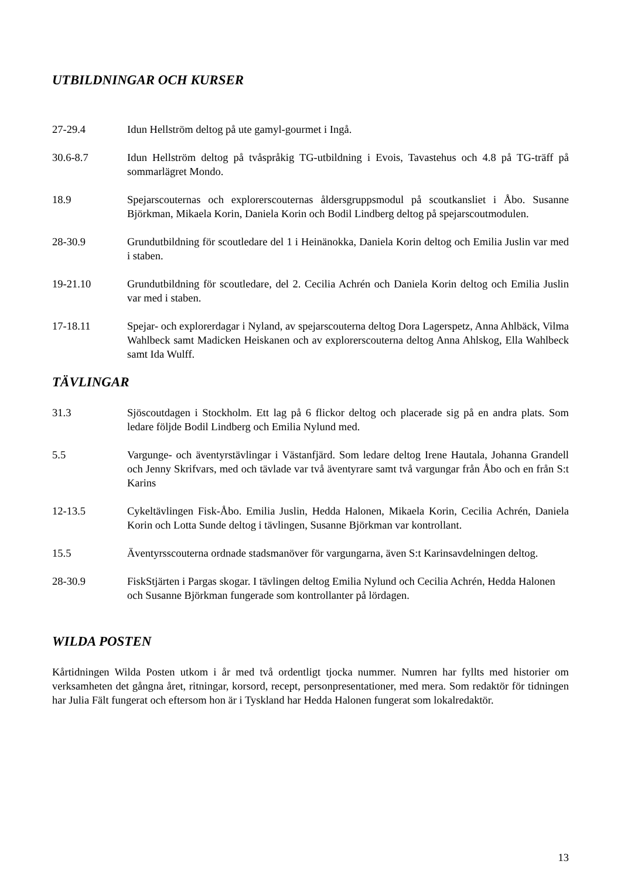UTBILDNINGAR OCH KURSER
27-29.4 Idun Hellström deltog på ute gamyl-gourmet i Ingå.
30.6-8.7 Idun Hellström deltog på tvåspråkig TG-utbildning i Evois, Tavastehus och 4.8 på TG-träff på sommarlägret Mondo.
18.9 Spejarscouternas och explorerscouternas åldersgruppsmodul på scoutkansliet i Åbo. Susanne Björkman, Mikaela Korin, Daniela Korin och Bodil Lindberg deltog på spejarscoutmodulen.
28-30.9 Grundutbildning för scoutledare del 1 i Heinänokka, Daniela Korin deltog och Emilia Juslin var med i staben.
19-21.10 Grundutbildning för scoutledare, del 2. Cecilia Achrén och Daniela Korin deltog och Emilia Juslin var med i staben.
17-18.11 Spejar- och explorerdagar i Nyland, av spejarscouterna deltog Dora Lagerspetz, Anna Ahlbäck, Vilma Wahlbeck samt Madicken Heiskanen och av explorerscouterna deltog Anna Ahlskog, Ella Wahlbeck samt Ida Wulff.
TÄVLINGAR
31.3 Sjöscoutdagen i Stockholm. Ett lag på 6 flickor deltog och placerade sig på en andra plats. Som ledare följde Bodil Lindberg och Emilia Nylund med.
5.5 Vargunge- och äventyrstävlingar i Västanfjärd. Som ledare deltog Irene Hautala, Johanna Grandell och Jenny Skrifvars, med och tävlade var två äventyrare samt två vargungar från Åbo och en från S:t Karins
12-13.5 Cykeltävlingen Fisk-Åbo. Emilia Juslin, Hedda Halonen, Mikaela Korin, Cecilia Achrén, Daniela Korin och Lotta Sunde deltog i tävlingen, Susanne Björkman var kontrollant.
15.5 Äventyrsscouterna ordnade stadsmanöver för vargungarna, även S:t Karinsavdelningen deltog.
28-30.9 FiskStjärten i Pargas skogar. I tävlingen deltog Emilia Nylund och Cecilia Achrén, Hedda Halonen och Susanne Björkman fungerade som kontrollanter på lördagen.
WILDA POSTEN
Kårtidningen Wilda Posten utkom i år med två ordentligt tjocka nummer. Numren har fyllts med historier om verksamheten det gångna året, ritningar, korsord, recept, personpresentationer, med mera. Som redaktör för tidningen har Julia Fält fungerat och eftersom hon är i Tyskland har Hedda Halonen fungerat som lokalredaktör.
13